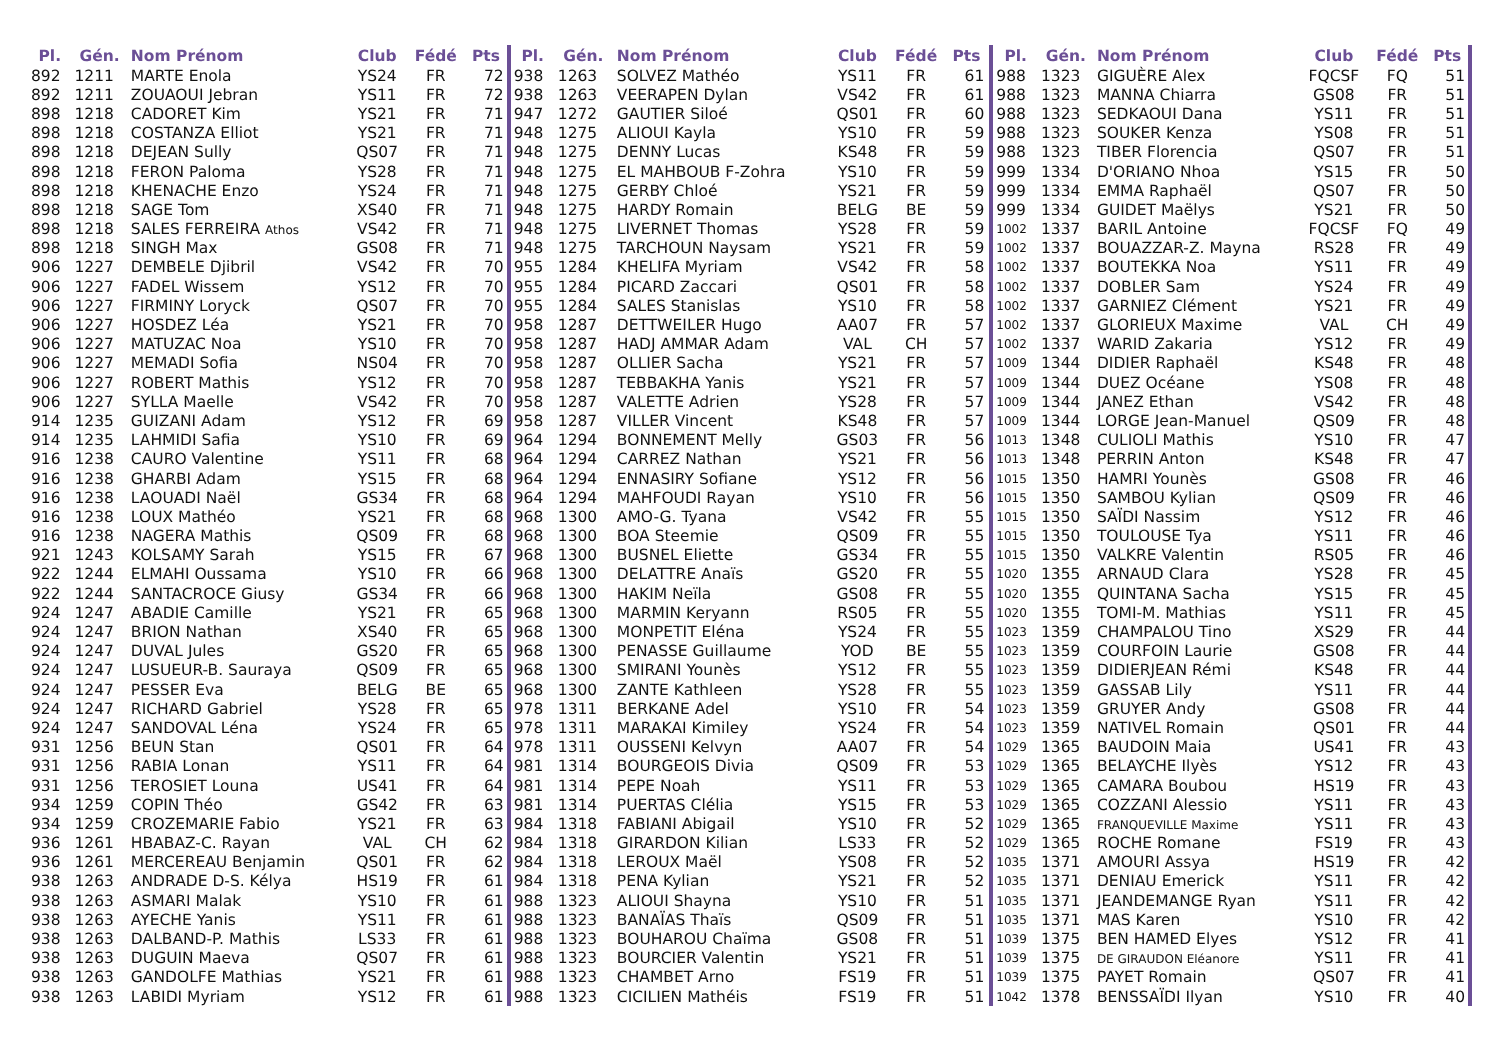| Pl. | Gén. | Nom Prénom | Club | Fédé | Pts |
| --- | --- | --- | --- | --- | --- |
| 892 | 1211 | MARTE Enola | YS24 | FR | 72 |
| 892 | 1211 | ZOUAOUI Jebran | YS11 | FR | 72 |
| 898 | 1218 | CADORET Kim | YS21 | FR | 71 |
| 898 | 1218 | COSTANZA Elliot | YS21 | FR | 71 |
| 898 | 1218 | DEJEAN Sully | QS07 | FR | 71 |
| 898 | 1218 | FERON Paloma | YS28 | FR | 71 |
| 898 | 1218 | KHENACHE Enzo | YS24 | FR | 71 |
| 898 | 1218 | SAGE Tom | XS40 | FR | 71 |
| 898 | 1218 | SALES FERREIRA Athos | VS42 | FR | 71 |
| 898 | 1218 | SINGH Max | GS08 | FR | 71 |
| 906 | 1227 | DEMBELE Djibril | VS42 | FR | 70 |
| 906 | 1227 | FADEL Wissem | YS12 | FR | 70 |
| 906 | 1227 | FIRMINY Loryck | QS07 | FR | 70 |
| 906 | 1227 | HOSDEZ Léa | YS21 | FR | 70 |
| 906 | 1227 | MATUZAC Noa | YS10 | FR | 70 |
| 906 | 1227 | MEMADI Sofia | NS04 | FR | 70 |
| 906 | 1227 | ROBERT Mathis | YS12 | FR | 70 |
| 906 | 1227 | SYLLA Maelle | VS42 | FR | 70 |
| 914 | 1235 | GUIZANI Adam | YS12 | FR | 69 |
| 914 | 1235 | LAHMIDI Safia | YS10 | FR | 69 |
| 916 | 1238 | CAURO Valentine | YS11 | FR | 68 |
| 916 | 1238 | GHARBI Adam | YS15 | FR | 68 |
| 916 | 1238 | LAOUADI Naël | GS34 | FR | 68 |
| 916 | 1238 | LOUX Mathéo | YS21 | FR | 68 |
| 916 | 1238 | NAGERA Mathis | QS09 | FR | 68 |
| 921 | 1243 | KOLSAMY Sarah | YS15 | FR | 67 |
| 922 | 1244 | ELMAHI Oussama | YS10 | FR | 66 |
| 922 | 1244 | SANTACROCE Giusy | GS34 | FR | 66 |
| 924 | 1247 | ABADIE Camille | YS21 | FR | 65 |
| 924 | 1247 | BRION Nathan | XS40 | FR | 65 |
| 924 | 1247 | DUVAL Jules | GS20 | FR | 65 |
| 924 | 1247 | LUSUEUR-B. Sauraya | QS09 | FR | 65 |
| 924 | 1247 | PESSER Eva | BELG | BE | 65 |
| 924 | 1247 | RICHARD Gabriel | YS28 | FR | 65 |
| 924 | 1247 | SANDOVAL Léna | YS24 | FR | 65 |
| 931 | 1256 | BEUN Stan | QS01 | FR | 64 |
| 931 | 1256 | RABIA Lonan | YS11 | FR | 64 |
| 931 | 1256 | TEROSIET Louna | US41 | FR | 64 |
| 934 | 1259 | COPIN Théo | GS42 | FR | 63 |
| 934 | 1259 | CROZEMARIE Fabio | YS21 | FR | 63 |
| 936 | 1261 | HBABAZ-C. Rayan | VAL | CH | 62 |
| 936 | 1261 | MERCEREAU Benjamin | QS01 | FR | 62 |
| 938 | 1263 | ANDRADE D-S. Kélya | HS19 | FR | 61 |
| 938 | 1263 | ASMARI Malak | YS10 | FR | 61 |
| 938 | 1263 | AYECHE Yanis | YS11 | FR | 61 |
| 938 | 1263 | DALBAND-P. Mathis | LS33 | FR | 61 |
| 938 | 1263 | DUGUIN Maeva | QS07 | FR | 61 |
| 938 | 1263 | GANDOLFE Mathias | YS21 | FR | 61 |
| 938 | 1263 | LABIDI Myriam | YS12 | FR | 61 |
| Pl. | Gén. | Nom Prénom | Club | Fédé | Pts |
| --- | --- | --- | --- | --- | --- |
| 938 | 1263 | SOLVEZ Mathéo | YS11 | FR | 61 |
| 938 | 1263 | VEERAPEN Dylan | VS42 | FR | 61 |
| 947 | 1272 | GAUTIER Siloé | QS01 | FR | 60 |
| 948 | 1275 | ALIOUI Kayla | YS10 | FR | 59 |
| 948 | 1275 | DENNY Lucas | KS48 | FR | 59 |
| 948 | 1275 | EL MAHBOUB F-Zohra | YS10 | FR | 59 |
| 948 | 1275 | GERBY Chloé | YS21 | FR | 59 |
| 948 | 1275 | HARDY Romain | BELG | BE | 59 |
| 948 | 1275 | LIVERNET Thomas | YS28 | FR | 59 |
| 948 | 1275 | TARCHOUN Naysam | YS21 | FR | 59 |
| 955 | 1284 | KHELIFA Myriam | VS42 | FR | 58 |
| 955 | 1284 | PICARD Zaccari | QS01 | FR | 58 |
| 955 | 1284 | SALES Stanislas | YS10 | FR | 58 |
| 958 | 1287 | DETTWEILER Hugo | AA07 | FR | 57 |
| 958 | 1287 | HADJ AMMAR Adam | VAL | CH | 57 |
| 958 | 1287 | OLLIER Sacha | YS21 | FR | 57 |
| 958 | 1287 | TEBBAKHA Yanis | YS21 | FR | 57 |
| 958 | 1287 | VALETTE Adrien | YS28 | FR | 57 |
| 958 | 1287 | VILLER Vincent | KS48 | FR | 57 |
| 964 | 1294 | BONNEMENT Melly | GS03 | FR | 56 |
| 964 | 1294 | CARREZ Nathan | YS21 | FR | 56 |
| 964 | 1294 | ENNASIRY Sofiane | YS12 | FR | 56 |
| 964 | 1294 | MAHFOUDI Rayan | YS10 | FR | 56 |
| 968 | 1300 | AMO-G. Tyana | VS42 | FR | 55 |
| 968 | 1300 | BOA Steemie | QS09 | FR | 55 |
| 968 | 1300 | BUSNEL Eliette | GS34 | FR | 55 |
| 968 | 1300 | DELATTRE Anaïs | GS20 | FR | 55 |
| 968 | 1300 | HAKIM Neïla | GS08 | FR | 55 |
| 968 | 1300 | MARMIN Keryann | RS05 | FR | 55 |
| 968 | 1300 | MONPETIT Eléna | YS24 | FR | 55 |
| 968 | 1300 | PENASSE Guillaume | YOD | BE | 55 |
| 968 | 1300 | SMIRANI Younès | YS12 | FR | 55 |
| 968 | 1300 | ZANTE Kathleen | YS28 | FR | 55 |
| 978 | 1311 | BERKANE Adel | YS10 | FR | 54 |
| 978 | 1311 | MARAKAI Kimiley | YS24 | FR | 54 |
| 978 | 1311 | OUSSENI Kelvyn | AA07 | FR | 54 |
| 981 | 1314 | BOURGEOIS Divia | QS09 | FR | 53 |
| 981 | 1314 | PEPE Noah | YS11 | FR | 53 |
| 981 | 1314 | PUERTAS Clélia | YS15 | FR | 53 |
| 984 | 1318 | FABIANI Abigail | YS10 | FR | 52 |
| 984 | 1318 | GIRARDON Kilian | LS33 | FR | 52 |
| 984 | 1318 | LEROUX Maël | YS08 | FR | 52 |
| 984 | 1318 | PENA Kylian | YS21 | FR | 52 |
| 988 | 1323 | ALIOUI Shayna | YS10 | FR | 51 |
| 988 | 1323 | BANAÏAS Thaïs | QS09 | FR | 51 |
| 988 | 1323 | BOUHAROU Chaïma | GS08 | FR | 51 |
| 988 | 1323 | BOURCIER Valentin | YS21 | FR | 51 |
| 988 | 1323 | CHAMBET Arno | FS19 | FR | 51 |
| 988 | 1323 | CICILIEN Mathéis | FS19 | FR | 51 |
| Pl. | Gén. | Nom Prénom | Club | Fédé | Pts |
| --- | --- | --- | --- | --- | --- |
| 988 | 1323 | GIGUÈRE Alex | FQCSF | FQ | 51 |
| 988 | 1323 | MANNA Chiarra | GS08 | FR | 51 |
| 988 | 1323 | SEDKAOUI Dana | YS11 | FR | 51 |
| 988 | 1323 | SOUKER Kenza | YS08 | FR | 51 |
| 988 | 1323 | TIBER Florencia | QS07 | FR | 51 |
| 999 | 1334 | D'ORIANO Nhoa | YS15 | FR | 50 |
| 999 | 1334 | EMMA Raphaël | QS07 | FR | 50 |
| 999 | 1334 | GUIDET Maëlys | YS21 | FR | 50 |
| 1002 | 1337 | BARIL Antoine | FQCSF | FQ | 49 |
| 1002 | 1337 | BOUAZZAR-Z. Mayna | RS28 | FR | 49 |
| 1002 | 1337 | BOUTEKKA Noa | YS11 | FR | 49 |
| 1002 | 1337 | DOBLER Sam | YS24 | FR | 49 |
| 1002 | 1337 | GARNIEZ Clément | YS21 | FR | 49 |
| 1002 | 1337 | GLORIEUX Maxime | VAL | CH | 49 |
| 1002 | 1337 | WARID Zakaria | YS12 | FR | 49 |
| 1009 | 1344 | DIDIER Raphaël | KS48 | FR | 48 |
| 1009 | 1344 | DUEZ Océane | YS08 | FR | 48 |
| 1009 | 1344 | JANEZ Ethan | VS42 | FR | 48 |
| 1009 | 1344 | LORGE Jean-Manuel | QS09 | FR | 48 |
| 1013 | 1348 | CULIOLI Mathis | YS10 | FR | 47 |
| 1013 | 1348 | PERRIN Anton | KS48 | FR | 47 |
| 1015 | 1350 | HAMRI Younès | GS08 | FR | 46 |
| 1015 | 1350 | SAMBOU Kylian | QS09 | FR | 46 |
| 1015 | 1350 | SAÏDI Nassim | YS12 | FR | 46 |
| 1015 | 1350 | TOULOUSE Tya | YS11 | FR | 46 |
| 1015 | 1350 | VALKRE Valentin | RS05 | FR | 46 |
| 1020 | 1355 | ARNAUD Clara | YS28 | FR | 45 |
| 1020 | 1355 | QUINTANA Sacha | YS15 | FR | 45 |
| 1020 | 1355 | TOMI-M. Mathias | YS11 | FR | 45 |
| 1023 | 1359 | CHAMPALOU Tino | XS29 | FR | 44 |
| 1023 | 1359 | COURFOIN Laurie | GS08 | FR | 44 |
| 1023 | 1359 | DIDIERJEAN Rémi | KS48 | FR | 44 |
| 1023 | 1359 | GASSAB Lily | YS11 | FR | 44 |
| 1023 | 1359 | GRUYER Andy | GS08 | FR | 44 |
| 1023 | 1359 | NATIVEL Romain | QS01 | FR | 44 |
| 1029 | 1365 | BAUDOIN Maia | US41 | FR | 43 |
| 1029 | 1365 | BELAYCHE Ilyès | YS12 | FR | 43 |
| 1029 | 1365 | CAMARA Boubou | HS19 | FR | 43 |
| 1029 | 1365 | COZZANI Alessio | YS11 | FR | 43 |
| 1029 | 1365 | FRANQUEVILLE Maxime | YS11 | FR | 43 |
| 1029 | 1365 | ROCHE Romane | FS19 | FR | 43 |
| 1035 | 1371 | AMOURI Assya | HS19 | FR | 42 |
| 1035 | 1371 | DENIAU Emerick | YS11 | FR | 42 |
| 1035 | 1371 | JEANDEMANGE Ryan | YS11 | FR | 42 |
| 1035 | 1371 | MAS Karen | YS10 | FR | 42 |
| 1039 | 1375 | BEN HAMED Elyes | YS12 | FR | 41 |
| 1039 | 1375 | DE GIRAUDON Eléanore | YS11 | FR | 41 |
| 1039 | 1375 | PAYET Romain | QS07 | FR | 41 |
| 1042 | 1378 | BENSSAÏDI Ilyan | YS10 | FR | 40 |